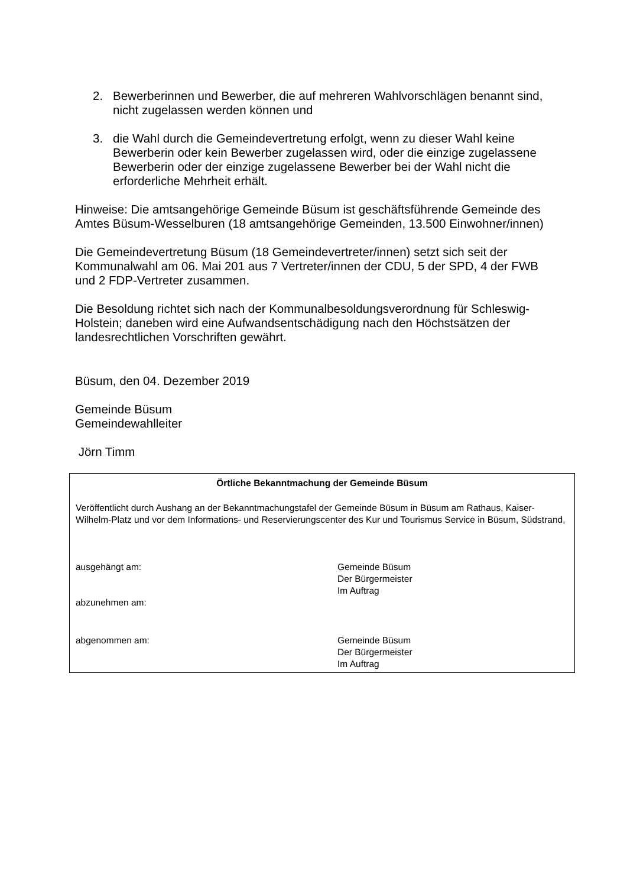2. Bewerberinnen und Bewerber, die auf mehreren Wahlvorschlägen benannt sind, nicht zugelassen werden können und
3. die Wahl durch die Gemeindevertretung erfolgt, wenn zu dieser Wahl keine Bewerberin oder kein Bewerber zugelassen wird, oder die einzige zugelassene Bewerberin oder der einzige zugelassene Bewerber bei der Wahl nicht die erforderliche Mehrheit erhält.
Hinweise: Die amtsangehörige Gemeinde Büsum ist geschäftsführende Gemeinde des Amtes Büsum-Wesselburen (18 amtsangehörige Gemeinden, 13.500 Einwohner/innen)
Die Gemeindevertretung Büsum (18 Gemeindevertreter/innen) setzt sich seit der Kommunalwahl am 06. Mai 201 aus 7 Vertreter/innen der CDU, 5 der SPD, 4 der FWB und 2 FDP-Vertreter zusammen.
Die Besoldung richtet sich nach der Kommunalbesoldungsverordnung für Schleswig-Holstein; daneben wird eine Aufwandsentschädigung nach den Höchstsätzen der landesrechtlichen Vorschriften gewährt.
Büsum, den 04. Dezember 2019
Gemeinde Büsum
Gemeindewahlleiter
Jörn Timm
Örtliche Bekanntmachung der Gemeinde Büsum
Veröffentlicht durch Aushang an der Bekanntmachungstafel der Gemeinde Büsum in Büsum am Rathaus, Kaiser-Wilhelm-Platz und vor dem Informations- und Reservierungscenter des Kur und Tourismus Service in Büsum, Südstrand,
ausgehängt am: Gemeinde Büsum
Der Bürgermeister
Im Auftrag
abzunehmen am:
abgenommen am: Gemeinde Büsum
Der Bürgermeister
Im Auftrag